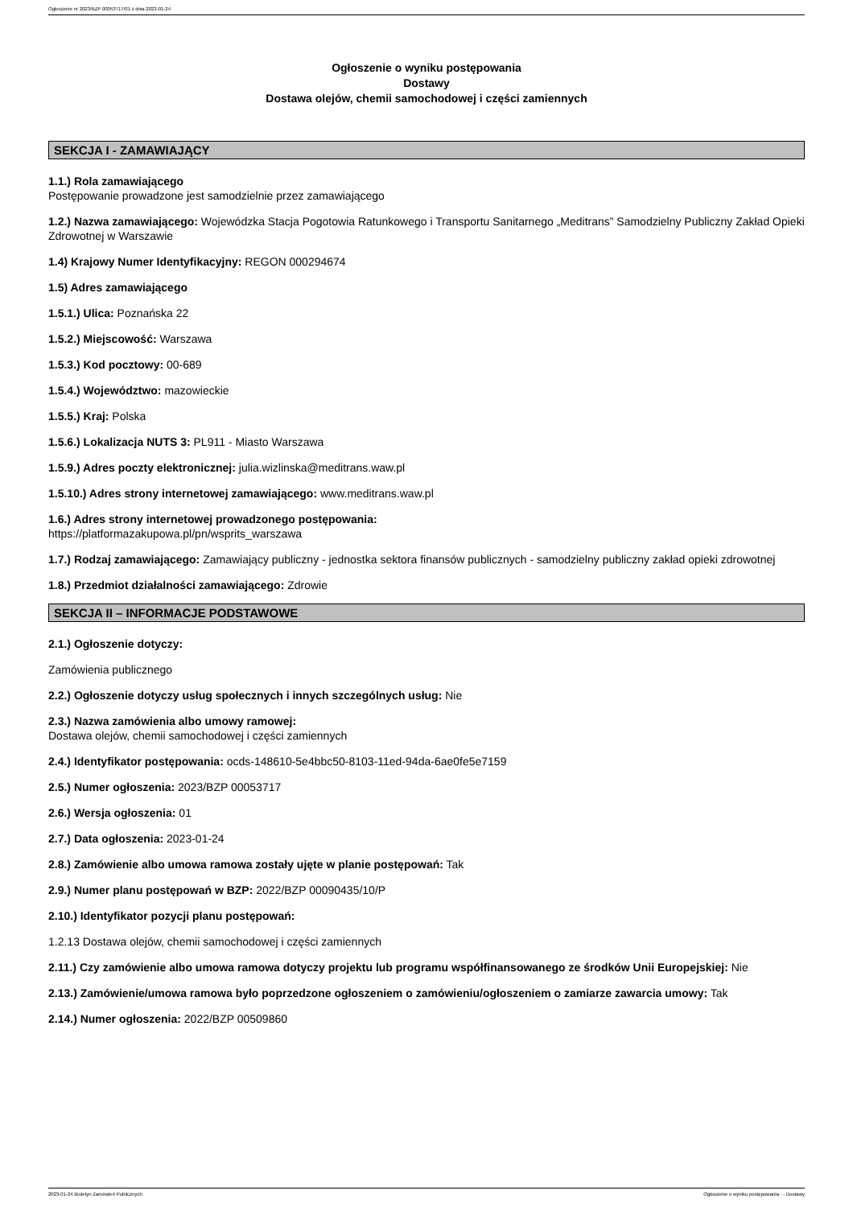Ogłoszenie nr 2023/BZP 00053717/01 z dnia 2023-01-24
Ogłoszenie o wyniku postępowania
Dostawy
Dostawa olejów, chemii samochodowej i części zamiennych
SEKCJA I - ZAMAWIAJĄCY
1.1.) Rola zamawiającego
Postępowanie prowadzone jest samodzielnie przez zamawiającego
1.2.) Nazwa zamawiającego: Wojewódzka Stacja Pogotowia Ratunkowego i Transportu Sanitarnego „Meditrans” Samodzielny Publiczny Zakład Opieki Zdrowotnej w Warszawie
1.4) Krajowy Numer Identyfikacyjny: REGON 000294674
1.5) Adres zamawiającego
1.5.1.) Ulica: Poznańska 22
1.5.2.) Miejscowość: Warszawa
1.5.3.) Kod pocztowy: 00-689
1.5.4.) Województwo: mazowieckie
1.5.5.) Kraj: Polska
1.5.6.) Lokalizacja NUTS 3: PL911 - Miasto Warszawa
1.5.9.) Adres poczty elektronicznej: julia.wizlinska@meditrans.waw.pl
1.5.10.) Adres strony internetowej zamawiającego: www.meditrans.waw.pl
1.6.) Adres strony internetowej prowadzonego postępowania:
https://platformazakupowa.pl/pn/wsprits_warszawa
1.7.) Rodzaj zamawiającego: Zamawiający publiczny - jednostka sektora finansów publicznych - samodzielny publiczny zakład opieki zdrowotnej
1.8.) Przedmiot działalności zamawiającego: Zdrowie
SEKCJA II – INFORMACJE PODSTAWOWE
2.1.) Ogłoszenie dotyczy:
Zamówienia publicznego
2.2.) Ogłoszenie dotyczy usług społecznych i innych szczególnych usług: Nie
2.3.) Nazwa zamówienia albo umowy ramowej:
Dostawa olejów, chemii samochodowej i części zamiennych
2.4.) Identyfikator postępowania: ocds-148610-5e4bbc50-8103-11ed-94da-6ae0fe5e7159
2.5.) Numer ogłoszenia: 2023/BZP 00053717
2.6.) Wersja ogłoszenia: 01
2.7.) Data ogłoszenia: 2023-01-24
2.8.) Zamówienie albo umowa ramowa zostały ujęte w planie postępowań: Tak
2.9.) Numer planu postępowań w BZP: 2022/BZP 00090435/10/P
2.10.) Identyfikator pozycji planu postępowań:
1.2.13 Dostawa olejów, chemii samochodowej i części zamiennych
2.11.) Czy zamówienie albo umowa ramowa dotyczy projektu lub programu współfinansowanego ze środków Unii Europejskiej: Nie
2.13.) Zamówienie/umowa ramowa było poprzedzone ogłoszeniem o zamówieniu/ogłoszeniem o zamiarze zawarcia umowy: Tak
2.14.) Numer ogłoszenia: 2022/BZP 00509860
2023-01-24 Biuletyn Zamówień Publicznych Ogłoszenie o wyniku postępowania - - Dostawy